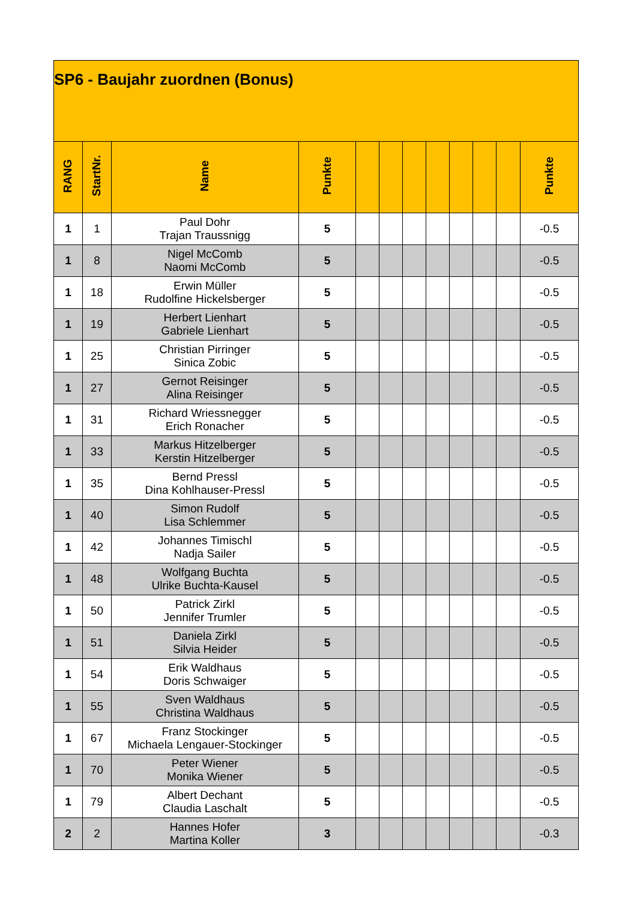| SP6 - Baujahr zuordnen (Bonus) | | | | | | | | | | | |
| RANG | StartNr. | Name | Punkte | | | | | | | | Punkte |
| 1 | 1 | Paul Dohr Trajan Traussnigg | 5 | | | | | | | | -0.5 |
| 1 | 8 | Nigel McComb Naomi McComb | 5 | | | | | | | | -0.5 |
| 1 | 18 | Erwin Müller Rudolfine Hickelsberger | 5 | | | | | | | | -0.5 |
| 1 | 19 | Herbert Lienhart Gabriele Lienhart | 5 | | | | | | | | -0.5 |
| 1 | 25 | Christian Pirringer Sinica Zobic | 5 | | | | | | | | -0.5 |
| 1 | 27 | Gernot Reisinger Alina Reisinger | 5 | | | | | | | | -0.5 |
| 1 | 31 | Richard Wriessnegger Erich Ronacher | 5 | | | | | | | | -0.5 |
| 1 | 33 | Markus Hitzelberger Kerstin Hitzelberger | 5 | | | | | | | | -0.5 |
| 1 | 35 | Bernd Pressl Dina Kohlhauser-Pressl | 5 | | | | | | | | -0.5 |
| 1 | 40 | Simon Rudolf Lisa Schlemmer | 5 | | | | | | | | -0.5 |
| 1 | 42 | Johannes Timischl Nadja Sailer | 5 | | | | | | | | -0.5 |
| 1 | 48 | Wolfgang Buchta Ulrike Buchta-Kausel | 5 | | | | | | | | -0.5 |
| 1 | 50 | Patrick Zirkl Jennifer Trumler | 5 | | | | | | | | -0.5 |
| 1 | 51 | Daniela Zirkl Silvia Heider | 5 | | | | | | | | -0.5 |
| 1 | 54 | Erik Waldhaus Doris Schwaiger | 5 | | | | | | | | -0.5 |
| 1 | 55 | Sven Waldhaus Christina Waldhaus | 5 | | | | | | | | -0.5 |
| 1 | 67 | Franz Stockinger Michaela Lengauer-Stockinger | 5 | | | | | | | | -0.5 |
| 1 | 70 | Peter Wiener Monika Wiener | 5 | | | | | | | | -0.5 |
| 1 | 79 | Albert Dechant Claudia Laschalt | 5 | | | | | | | | -0.5 |
| 2 | 2 | Hannes Hofer Martina Koller | 3 | | | | | | | | -0.3 |